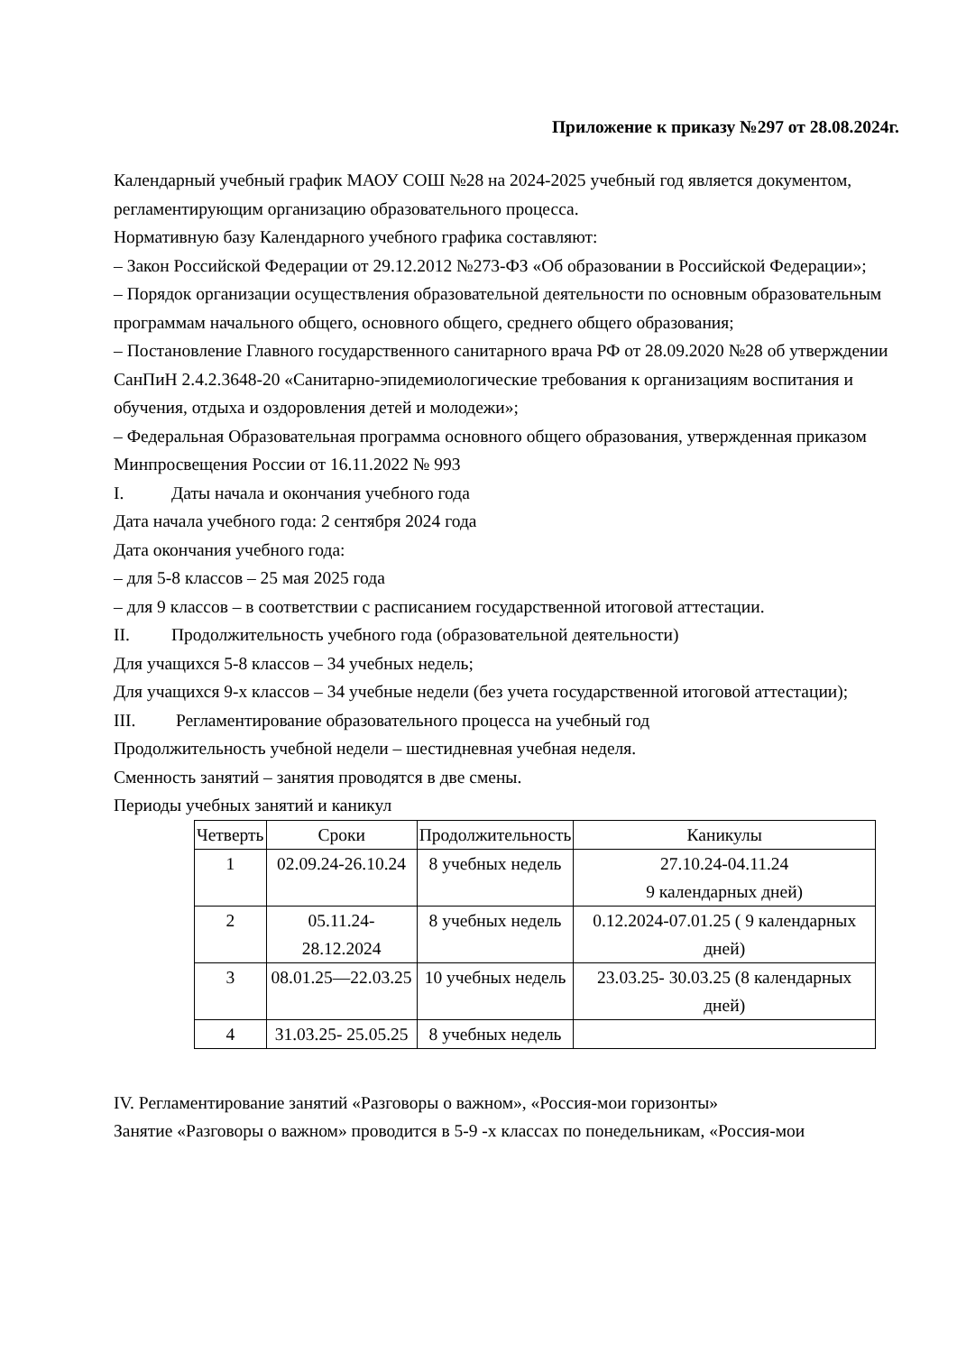Приложение к приказу №297 от 28.08.2024г.
Календарный учебный график МАОУ СОШ №28 на 2024-2025 учебный год является документом, регламентирующим организацию образовательного процесса.
Нормативную базу Календарного учебного графика составляют:
– Закон Российской Федерации от 29.12.2012 №273-ФЗ «Об образовании в Российской Федерации»;
– Порядок организации осуществления образовательной деятельности по основным образовательным программам начального общего, основного общего, среднего общего образования;
– Постановление Главного государственного санитарного врача РФ от 28.09.2020 №28 об утверждении СанПиН 2.4.2.3648-20 «Санитарно-эпидемиологические требования к организациям воспитания и обучения, отдыха и оздоровления детей и молодежи»;
– Федеральная Образовательная программа основного общего образования, утвержденная приказом Минпросвещения России от 16.11.2022 № 993
I. Даты начала и окончания учебного года
Дата начала учебного года: 2 сентября 2024 года
Дата окончания учебного года:
– для 5-8 классов – 25 мая 2025 года
– для 9 классов – в соответствии с расписанием государственной итоговой аттестации.
II. Продолжительность учебного года (образовательной деятельности)
Для учащихся 5-8 классов – 34 учебных недель;
Для учащихся 9-х классов – 34 учебные недели (без учета государственной итоговой аттестации);
III. Регламентирование образовательного процесса на учебный год
Продолжительность учебной недели – шестидневная учебная неделя.
Сменность занятий – занятия проводятся в две смены.
Периоды учебных занятий и каникул
| Четверть | Сроки | Продолжительность | Каникулы |
| --- | --- | --- | --- |
| 1 | 02.09.24-26.10.24 | 8 учебных недель | 27.10.24-04.11.24 9 календарных дней) |
| 2 | 05.11.24- 28.12.2024 | 8 учебных недель | 0.12.2024-07.01.25 ( 9 календарных дней) |
| 3 | 08.01.25—22.03.25 | 10 учебных недель | 23.03.25- 30.03.25 (8 календарных дней) |
| 4 | 31.03.25- 25.05.25 | 8 учебных недель | |
IV. Регламентирование занятий «Разговоры о важном», «Россия-мои горизонты»
Занятие «Разговоры о важном» проводится в 5-9 -х классах по понедельникам, «Россия-мои